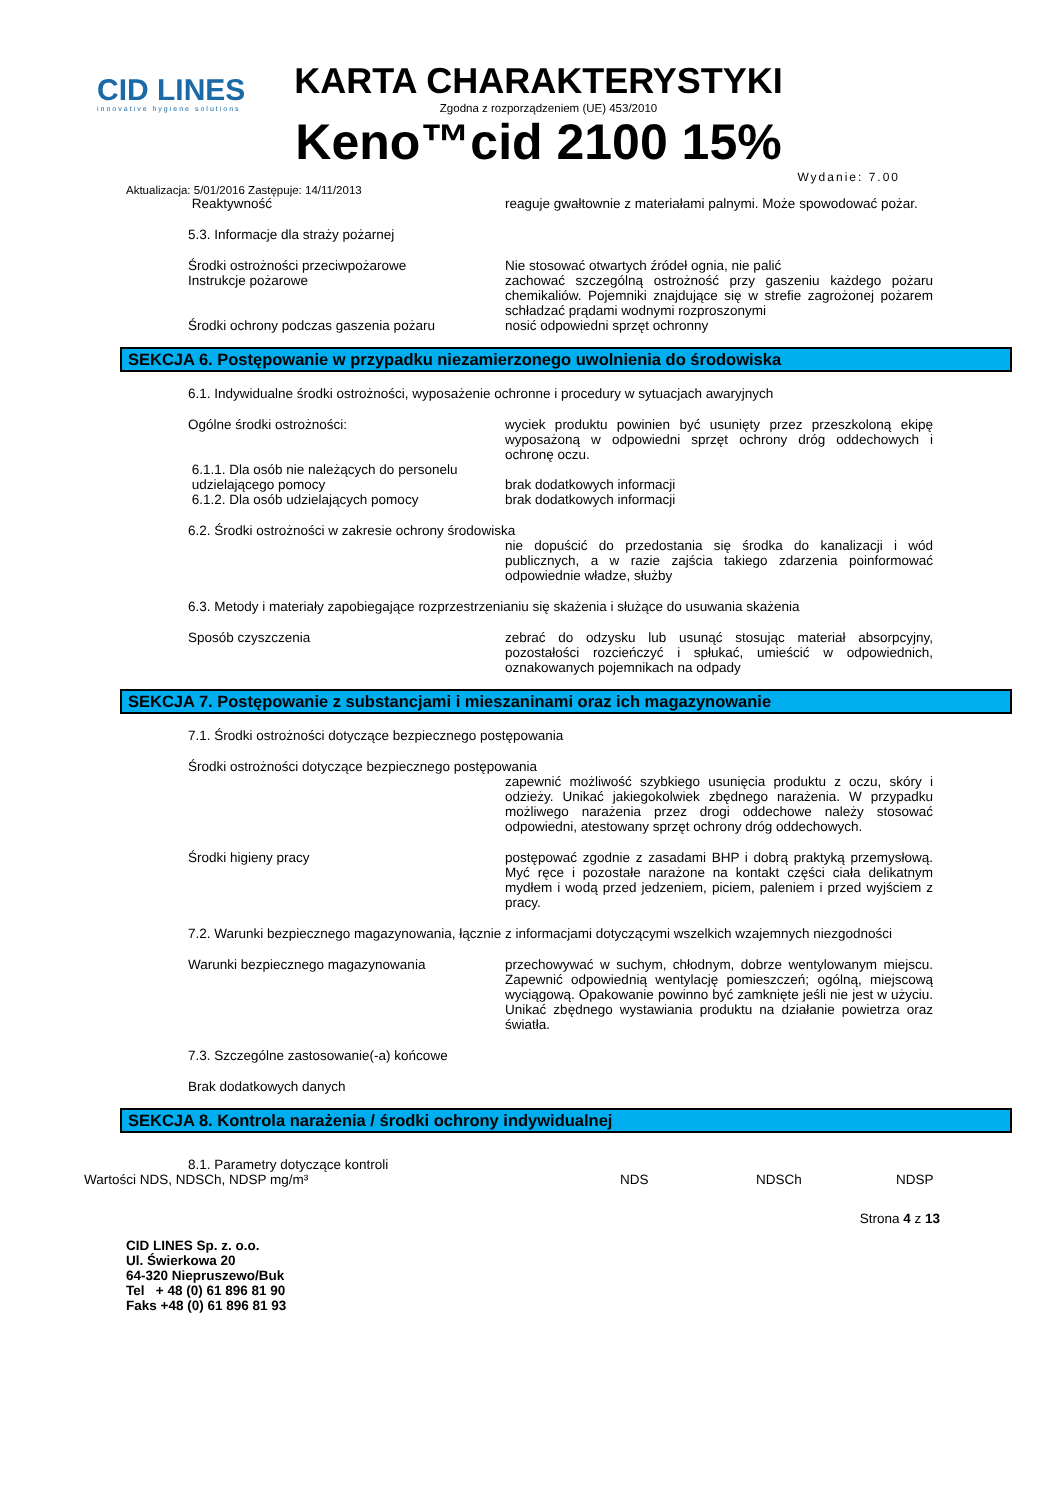CID LINES
innovative hygiene solutions
KARTA CHARAKTERYSTYKI
Zgodna z rozporządzeniem (UE) 453/2010
Keno™cid 2100 15%
Wydanie: 7.00
Aktualizacja: 5/01/2016 Zastępuje: 14/11/2013
Reaktywność reaguje gwałtownie z materiałami palnymi. Może spowodować pożar.
5.3. Informacje dla straży pożarnej
Środki ostrożności przeciwpożarowe Nie stosować otwartych źródeł ognia, nie palić
Instrukcje pożarowe zachować szczególną ostrożność przy gaszeniu każdego pożaru chemikaliów. Pojemniki znajdujące się w strefie zagrożonej pożarem schładzać prądami wodnymi rozproszonymi
Środki ochrony podczas gaszenia pożaru nosić odpowiedni sprzęt ochronny
SEKCJA 6. Postępowanie w przypadku niezamierzonego uwolnienia do środowiska
6.1. Indywidualne środki ostrożności, wyposażenie ochronne i procedury w sytuacjach awaryjnych
Ogólne środki ostrożności: wyciek produktu powinien być usunięty przez przeszkoloną ekipę wyposażoną w odpowiedni sprzęt ochrony dróg oddechowych i ochronę oczu.
6.1.1. Dla osób nie należących do personelu
udzielającego pomocy
brak dodatkowych informacji
6.1.2. Dla osób udzielających pomocy brak dodatkowych informacji
6.2. Środki ostrożności w zakresie ochrony środowiska
nie dopuścić do przedostania się środka do kanalizacji i wód publicznych, a w razie zajścia takiego zdarzenia poinformować odpowiednie władze, służby
6.3. Metody i materiały zapobiegające rozprzestrzenianiu się skażenia i służące do usuwania skażenia
Sposób czyszczenia zebrać do odzysku lub usunąć stosując materiał absorpcyjny, pozostałości rozcieńczyć i spłukać, umieścić w odpowiednich, oznakowanych pojemnikach na odpady
SEKCJA 7. Postępowanie z substancjami i mieszaninami oraz ich magazynowanie
7.1. Środki ostrożności dotyczące bezpiecznego postępowania
Środki ostrożności dotyczące bezpiecznego postępowania
zapewnić możliwość szybkiego usunięcia produktu z oczu, skóry i odzieży. Unikać jakiegokolwiek zbędnego narażenia. W przypadku możliwego narażenia przez drogi oddechowe należy stosować odpowiedni, atestowany sprzęt ochrony dróg oddechowych.
Środki higieny pracy postępować zgodnie z zasadami BHP i dobrą praktyką przemysłową. Myć ręce i pozostałe narażone na kontakt części ciała delikatnym mydłem i wodą przed jedzeniem, piciem, paleniem i przed wyjściem z pracy.
7.2. Warunki bezpiecznego magazynowania, łącznie z informacjami dotyczącymi wszelkich wzajemnych niezgodności
Warunki bezpiecznego magazynowania przechowywać w suchym, chłodnym, dobrze wentylowanym miejscu. Zapewnić odpowiednią wentylację pomieszczeń; ogólną, miejscową wyciągową. Opakowanie powinno być zamknięte jeśli nie jest w użyciu. Unikać zbędnego wystawiania produktu na działanie powietrza oraz światła.
7.3. Szczególne zastosowanie(-a) końcowe
Brak dodatkowych danych
SEKCJA 8. Kontrola narażenia / środki ochrony indywidualnej
8.1. Parametry dotyczące kontroli
Wartości NDS, NDSCh, NDSP mg/m³ NDS NDSCh NDSP
Strona 4 z 13
CID LINES Sp. z. o.o.
Ul. Świerkowa 20
64-320 Niepruszewo/Buk
Tel + 48 (0) 61 896 81 90
Faks +48 (0) 61 896 81 93